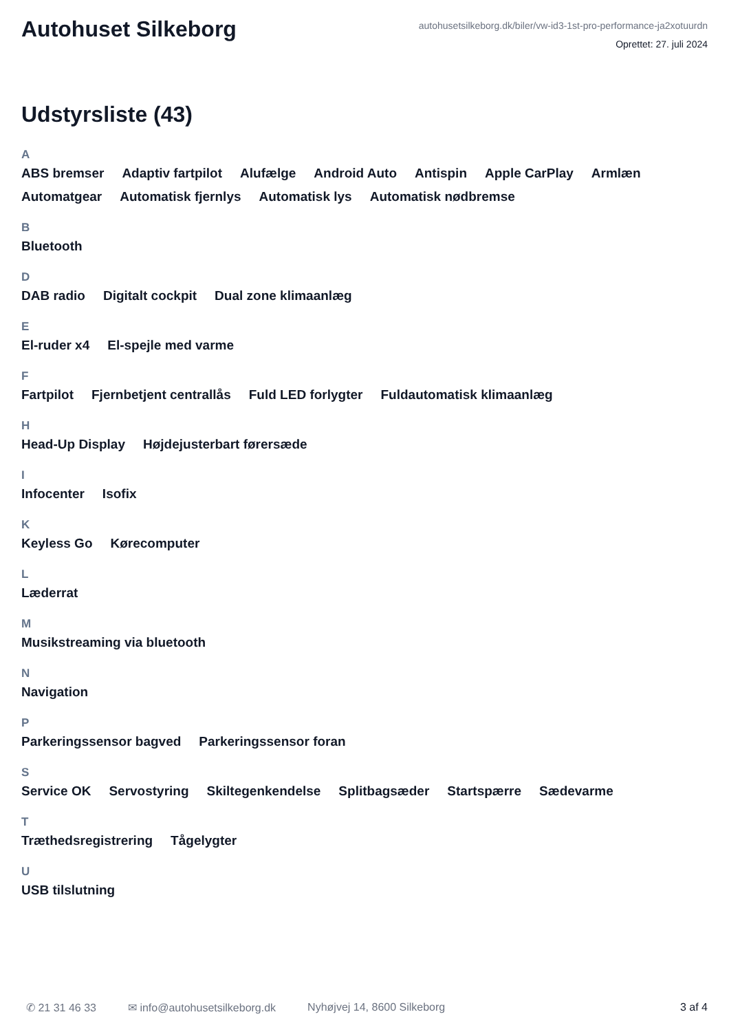Autohuset Silkeborg
autohusetsilkeborg.dk/biler/vw-id3-1st-pro-performance-ja2xotuurdn
Oprettet: 27. juli 2024
Udstyrsliste (43)
A
ABS bremser Adaptiv fartpilot Alufælge Android Auto Antispin Apple CarPlay Armlæn Automatgear Automatisk fjernlys Automatisk lys Automatisk nødbremse
B
Bluetooth
D
DAB radio Digitalt cockpit Dual zone klimaanlæg
E
El-ruder x4 El-spejle med varme
F
Fartpilot Fjernbetjent centrallås Fuld LED forlygter Fuldautomatisk klimaanlæg
H
Head-Up Display Højdejusterbart førersæde
I
Infocenter Isofix
K
Keyless Go Kørecomputer
L
Læderrat
M
Musikstreaming via bluetooth
N
Navigation
P
Parkeringssensor bagved Parkeringssensor foran
S
Service OK Servostyring Skiltegenkendelse Splitbagsæder Startspærre Sædevarme
T
Træthedsregistrering Tågelygter
U
USB tilslutning
✆ 21 31 46 33 ✉ info@autohusetsilkeborg.dk Nyhøjvej 14, 8600 Silkeborg 3 af 4